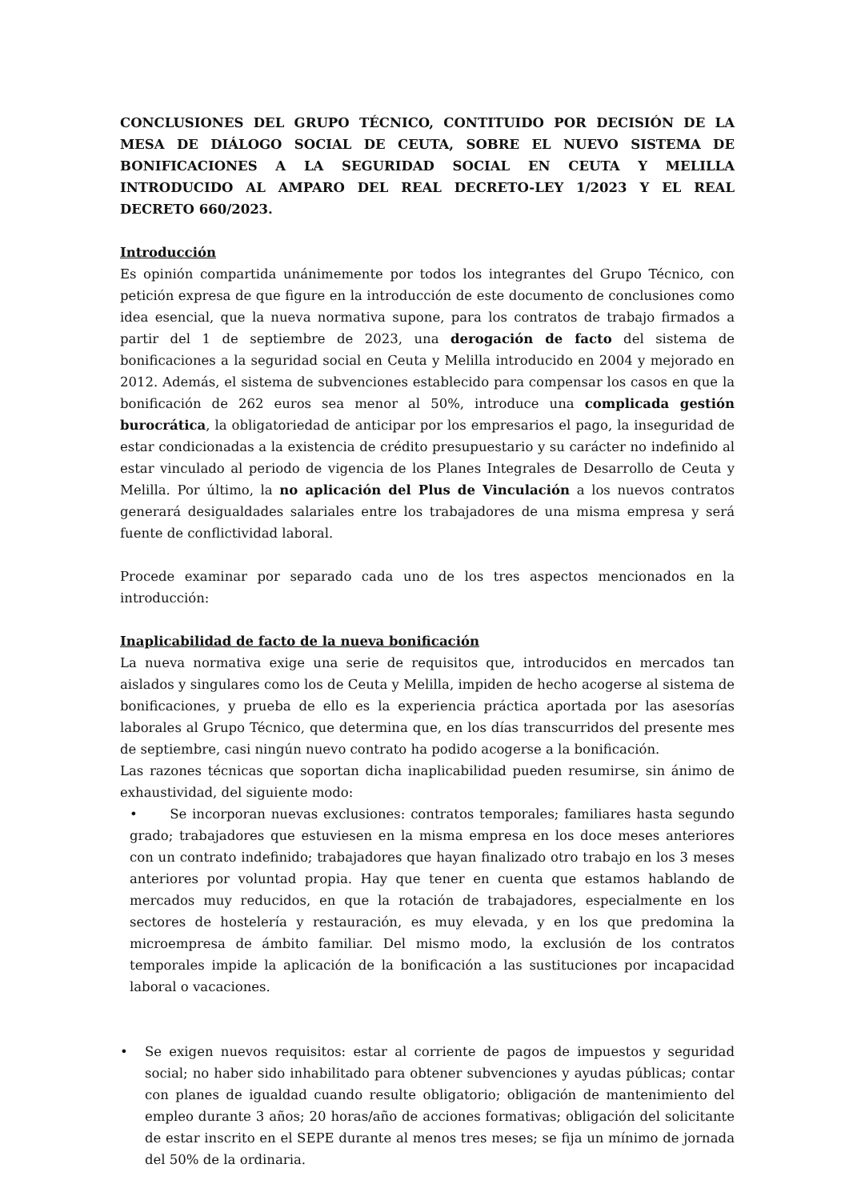CONCLUSIONES DEL GRUPO TÉCNICO, CONTITUIDO POR DECISIÓN DE LA MESA DE DIÁLOGO SOCIAL DE CEUTA, SOBRE EL NUEVO SISTEMA DE BONIFICACIONES A LA SEGURIDAD SOCIAL EN CEUTA Y MELILLA INTRODUCIDO AL AMPARO DEL REAL DECRETO-LEY 1/2023 Y EL REAL DECRETO 660/2023.
Introducción
Es opinión compartida unánimemente por todos los integrantes del Grupo Técnico, con petición expresa de que figure en la introducción de este documento de conclusiones como idea esencial, que la nueva normativa supone, para los contratos de trabajo firmados a partir del 1 de septiembre de 2023, una derogación de facto del sistema de bonificaciones a la seguridad social en Ceuta y Melilla introducido en 2004 y mejorado en 2012. Además, el sistema de subvenciones establecido para compensar los casos en que la bonificación de 262 euros sea menor al 50%, introduce una complicada gestión burocrática, la obligatoriedad de anticipar por los empresarios el pago, la inseguridad de estar condicionadas a la existencia de crédito presupuestario y su carácter no indefinido al estar vinculado al periodo de vigencia de los Planes Integrales de Desarrollo de Ceuta y Melilla. Por último, la no aplicación del Plus de Vinculación a los nuevos contratos generará desigualdades salariales entre los trabajadores de una misma empresa y será fuente de conflictividad laboral.
Procede examinar por separado cada uno de los tres aspectos mencionados en la introducción:
Inaplicabilidad de facto de la nueva bonificación
La nueva normativa exige una serie de requisitos que, introducidos en mercados tan aislados y singulares como los de Ceuta y Melilla, impiden de hecho acogerse al sistema de bonificaciones, y prueba de ello es la experiencia práctica aportada por las asesorías laborales al Grupo Técnico, que determina que, en los días transcurridos del presente mes de septiembre, casi ningún nuevo contrato ha podido acogerse a la bonificación.
Las razones técnicas que soportan dicha inaplicabilidad pueden resumirse, sin ánimo de exhaustividad, del siguiente modo:
• Se incorporan nuevas exclusiones: contratos temporales; familiares hasta segundo grado; trabajadores que estuviesen en la misma empresa en los doce meses anteriores con un contrato indefinido; trabajadores que hayan finalizado otro trabajo en los 3 meses anteriores por voluntad propia. Hay que tener en cuenta que estamos hablando de mercados muy reducidos, en que la rotación de trabajadores, especialmente en los sectores de hostelería y restauración, es muy elevada, y en los que predomina la microempresa de ámbito familiar. Del mismo modo, la exclusión de los contratos temporales impide la aplicación de la bonificación a las sustituciones por incapacidad laboral o vacaciones.
• Se exigen nuevos requisitos: estar al corriente de pagos de impuestos y seguridad social; no haber sido inhabilitado para obtener subvenciones y ayudas públicas; contar con planes de igualdad cuando resulte obligatorio; obligación de mantenimiento del empleo durante 3 años; 20 horas/año de acciones formativas; obligación del solicitante de estar inscrito en el SEPE durante al menos tres meses; se fija un mínimo de jornada del 50% de la ordinaria.